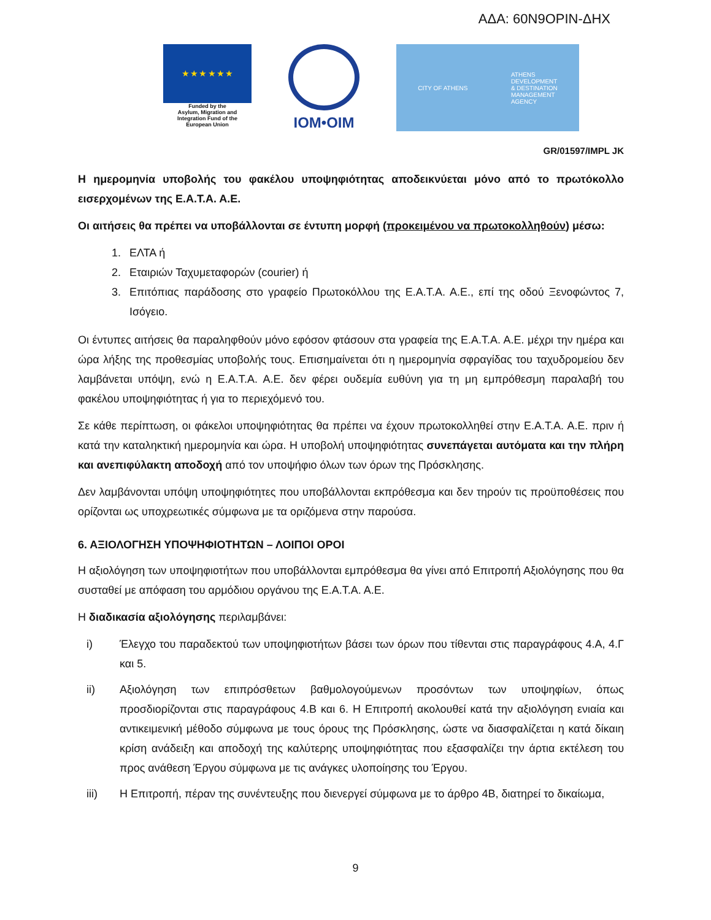ΑΔΑ: 60Ν9ΟΡΙΝ-ΔΗΧ
★ ★ ★ ★ ★ ★
Funded by the
Asylum, Migration and
Integration Fund of the
European Union
IOM•OIM
CITY OF ATHENS ATHENS
DEVELOPMENT
& DESTINATION
MANAGEMENT
AGENCY
GR/01597/IMPL JK
Η ημερομηνία υποβολής του φακέλου υποψηφιότητας αποδεικνύεται μόνο από το πρωτόκολλο εισερχομένων της Ε.Α.Τ.Α. Α.Ε.
Οι αιτήσεις θα πρέπει να υποβάλλονται σε έντυπη μορφή (προκειμένου να πρωτοκολληθούν) μέσω:
1. ΕΛΤΑ ή
2. Εταιριών Ταχυμεταφορών (courier) ή
3. Επιτόπιας παράδοσης στο γραφείο Πρωτοκόλλου της Ε.Α.Τ.Α. Α.Ε., επί της οδού Ξενοφώντος 7, Ισόγειο.
Οι έντυπες αιτήσεις θα παραληφθούν μόνο εφόσον φτάσουν στα γραφεία της Ε.Α.Τ.Α. Α.Ε. μέχρι την ημέρα και ώρα λήξης της προθεσμίας υποβολής τους. Επισημαίνεται ότι η ημερομηνία σφραγίδας του ταχυδρομείου δεν λαμβάνεται υπόψη, ενώ η Ε.Α.Τ.Α. Α.Ε. δεν φέρει ουδεμία ευθύνη για τη μη εμπρόθεσμη παραλαβή του φακέλου υποψηφιότητας ή για το περιεχόμενό του.
Σε κάθε περίπτωση, οι φάκελοι υποψηφιότητας θα πρέπει να έχουν πρωτοκολληθεί στην Ε.Α.Τ.Α. Α.Ε. πριν ή κατά την καταληκτική ημερομηνία και ώρα. Η υποβολή υποψηφιότητας συνεπάγεται αυτόματα και την πλήρη και ανεπιφύλακτη αποδοχή από τον υποψήφιο όλων των όρων της Πρόσκλησης.
Δεν λαμβάνονται υπόψη υποψηφιότητες που υποβάλλονται εκπρόθεσμα και δεν τηρούν τις προϋποθέσεις που ορίζονται ως υποχρεωτικές σύμφωνα με τα οριζόμενα στην παρούσα.
6. ΑΞΙΟΛΟΓΗΣΗ ΥΠΟΨΗΦΙΟΤΗΤΩΝ – ΛΟΙΠΟΙ ΟΡΟΙ
Η αξιολόγηση των υποψηφιοτήτων που υποβάλλονται εμπρόθεσμα θα γίνει από Επιτροπή Αξιολόγησης που θα συσταθεί με απόφαση του αρμόδιου οργάνου της Ε.Α.Τ.Α. Α.Ε.
Η διαδικασία αξιολόγησης περιλαμβάνει:
i) Έλεγχο του παραδεκτού των υποψηφιοτήτων βάσει των όρων που τίθενται στις παραγράφους 4.Α, 4.Γ και 5.
ii) Αξιολόγηση των επιπρόσθετων βαθμολογούμενων προσόντων των υποψηφίων, όπως προσδιορίζονται στις παραγράφους 4.Β και 6. Η Επιτροπή ακολουθεί κατά την αξιολόγηση ενιαία και αντικειμενική μέθοδο σύμφωνα με τους όρους της Πρόσκλησης, ώστε να διασφαλίζεται η κατά δίκαιη κρίση ανάδειξη και αποδοχή της καλύτερης υποψηφιότητας που εξασφαλίζει την άρτια εκτέλεση του προς ανάθεση Έργου σύμφωνα με τις ανάγκες υλοποίησης του Έργου.
iii) Η Επιτροπή, πέραν της συνέντευξης που διενεργεί σύμφωνα με το άρθρο 4Β, διατηρεί το δικαίωμα,
9